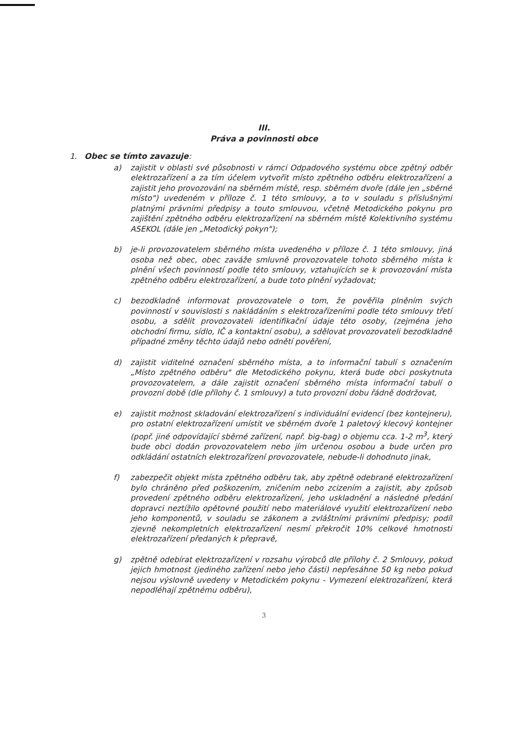III.
Práva a povinnosti obce
1. Obec se tímto zavazuje:
a) zajistit v oblasti své působnosti v rámci Odpadového systému obce zpětný odběr elektrozařízení a za tím účelem vytvořit místo zpětného odběru elektrozařízení a zajistit jeho provozování na sběrném místě, resp. sběrném dvoře (dále jen „sběrné místo") uvedeném v příloze č. 1 této smlouvy, a to v souladu s příslušnými platnými právními předpisy a touto smlouvou, včetně Metodického pokynu pro zajištění zpětného odběru elektrozařízení na sběrném místě Kolektivního systému ASEKOL (dále jen „Metodický pokyn");
b) je-li provozovatelem sběrného místa uvedeného v příloze č. 1 této smlouvy, jiná osoba než obec, obec zaváže smluvně provozovatele tohoto sběrného místa k plnění všech povinností podle této smlouvy, vztahujících se k provozování místa zpětného odběru elektrozařízení, a bude toto plnění vyžadovat;
c) bezodkladně informovat provozovatele o tom, že pověřila plněním svých povinností v souvislosti s nakládáním s elektrozařízeními podle této smlouvy třetí osobu, a sdělit provozovateli identifikační údaje této osoby, (zejména jeho obchodní firmu, sídlo, IČ a kontaktní osobu), a sdělovat provozovateli bezodkladně případné změny těchto údajů nebo odnětí pověření,
d) zajistit viditelné označení sběrného místa, a to informační tabulí s označením „Místo zpětného odběru" dle Metodického pokynu, která bude obci poskytnuta provozovatelem, a dále zajistit označení sběrného místa informační tabulí o provozní době (dle přílohy č. 1 smlouvy) a tuto provozní dobu řádně dodržovat,
e) zajistit možnost skladování elektrozařízení s individuální evidencí (bez kontejneru), pro ostatní elektrozařízení umístit ve sběrném dvoře 1 paletový klecový kontejner (popř. jiné odpovídající sběrné zařízení, např. big-bag) o objemu cca. 1-2 m<sup>3</sup>, který bude obci dodán provozovatelem nebo jím určenou osobou a bude určen pro odkládání ostatních elektrozařízení provozovatele, nebude-li dohodnuto jinak,
f) zabezpečit objekt místa zpětného odběru tak, aby zpětně odebrané elektrozařízení bylo chráněno před poškozením, zničením nebo zcizením a zajistit, aby způsob provedení zpětného odběru elektrozařízení, jeho uskladnění a následné předání dopravci neztížilo opětovné použití nebo materiálové využití elektrozařízení nebo jeho komponentů, v souladu se zákonem a zvláštními právními předpisy; podíl zjevně nekompletních elektrozařízení nesmí překročit 10% celkové hmotnosti elektrozařízení předaných k přepravě,
g) zpětně odebírat elektrozařízení v rozsahu výrobců dle přílohy č. 2 Smlouvy, pokud jejich hmotnost (jediného zařízení nebo jeho části) nepřesáhne 50 kg nebo pokud nejsou výslovně uvedeny v Metodickém pokynu - Vymezení elektrozařízení, která nepodléhají zpětnému odběru),
3